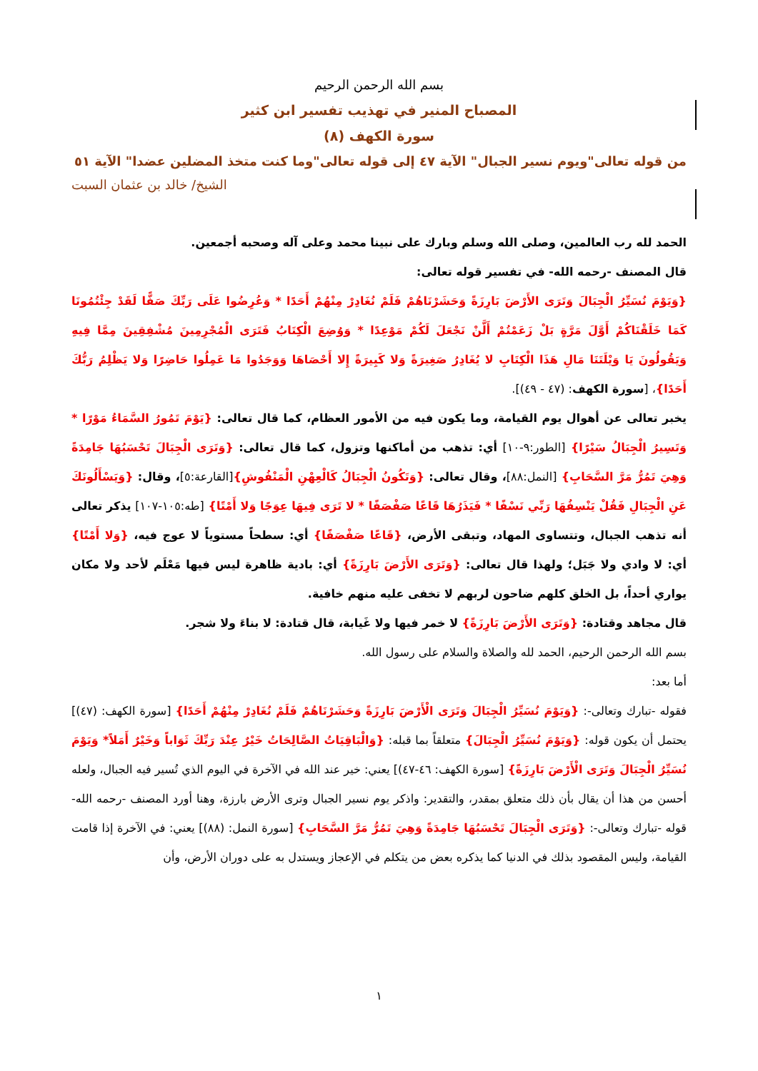بسم الله الرحمن الرحيم
المصباح المنير في تهذيب تفسير ابن كثير
سورة الكهف (٨)
من قوله تعالى"ويوم نسير الجبال" الآية ٤٧ إلى قوله تعالى"وما كنت متخذ المضلين عضدا" الآية ٥١
الشيخ/ خالد بن عثمان السبت
الحمد لله رب العالمين، وصلى الله وسلم وبارك على نبينا محمد وعلى آله وصحبه أجمعين.
قال المصنف -رحمه الله- في تفسير قوله تعالى:
{وَيَوْمَ نُسَيِّرُ الْجِبَالَ وَتَرَى الأَرْضَ بَارِزَةً وَحَشَرْنَاهُمْ فَلَمْ نُغَادِرْ مِنْهُمْ أَحَدًا * وَعُرِضُوا عَلَى رَبِّكَ صَفًّا لَقَدْ جِئْتُمُونَا كَمَا خَلَقْنَاكُمْ أَوَّلَ مَرَّةٍ بَلْ زَعَمْتُمْ أَلَّنْ نَجْعَلَ لَكُمْ مَوْعِدًا * وَوُضِعَ الْكِتَابُ فَتَرَى الْمُجْرِمِينَ مُشْفِقِينَ مِمَّا فِيهِ وَيَقُولُونَ يَا وَيْلَتَنَا مَالِ هَذَا الْكِتَابِ لا يُغَادِرُ صَغِيرَةً وَلا كَبِيرَةً إِلا أَحْصَاهَا وَوَجَدُوا مَا عَمِلُوا حَاضِرًا وَلا يَظْلِمُ رَبُّكَ أَحَدًا}، [سورة الكهف: (٤٧ - ٤٩)].
يخبر تعالى عن أهوال يوم القيامة، وما يكون فيه من الأمور العظام، كما قال تعالى: {يَوْمَ تَمُورُ السَّمَاءُ مَوْرًا * وَتَسِيرُ الْجِبَالُ سَيْرًا} [الطور:٩-١٠] أي: تذهب من أماكنها وتزول، كما قال تعالى: {وَتَرَى الْجِبَالَ تَحْسَبُهَا جَامِدَةً وَهِيَ تَمُرُّ مَرَّ السَّحَابِ} [النمل:٨٨]، وقال تعالى: {وَتَكُونُ الْجِبَالُ كَالْعِهْنِ الْمَنْفُوشِ}[القارعة:٥]، وقال: {وَيَسْأَلُونَكَ عَنِ الْجِبَالِ فَقُلْ يَنْسِفُهَا رَبِّي نَسْفًا * فَيَذَرُهَا قَاعًا صَفْصَفًا * لا تَرَى فِيهَا عِوَجًا وَلا أَمْتًا} [طه:١٠٥-١٠٧] يذكر تعالى أنه تذهب الجبال، وتتساوى المهاد، وتبقى الأرض، {قَاعًا صَفْصَفًا} أي: سطحاً مستوياً لا عوج فيه، {وَلا أَمْتًا} أي: لا وادي ولا جَبَل؛ ولهذا قال تعالى: {وَتَرَى الأَرْضَ بَارِزَةً} أي: بادية ظاهرة ليس فيها مَعْلَم لأحد ولا مكان يواري أحداً، بل الخلق كلهم ضاحون لربهم لا تخفى عليه منهم خافية.
قال مجاهد وقتادة: {وَتَرَى الأَرْضَ بَارِزَةً} لا خمر فيها ولا غَيابة، قال قتادة: لا بناءَ ولا شجر.
بسم الله الرحمن الرحيم، الحمد لله والصلاة والسلام على رسول الله.
أما بعد:
فقوله -تبارك وتعالى-: {وَيَوْمَ نُسَيِّرُ الْجِبَالَ وَتَرَى الْأَرْضَ بَارِزَةً وَحَشَرْنَاهُمْ فَلَمْ نُغَادِرْ مِنْهُمْ أَحَدًا} [سورة الكهف: (٤٧)] يحتمل أن يكون قوله: {وَيَوْمَ نُسَيِّرُ الْجِبَالَ} متعلقاً بما قبله: {وَالْبَاقِيَاتُ الصَّالِحَاتُ خَيْرٌ عِنْدَ رَبِّكَ ثَوَاباً وَخَيْرٌ أَمَلاً* وَيَوْمَ نُسَيِّرُ الْجِبَالَ وَتَرَى الْأَرْضَ بَارِزَةً} [سورة الكهف: ٤٦-٤٧)] يعني: خير عند الله في الآخرة في اليوم الذي تُسير فيه الجبال، ولعله أحسن من هذا أن يقال بأن ذلك متعلق بمقدر، والتقدير: واذكر يوم نسير الجبال وترى الأرض بارزة، وهنا أورد المصنف -رحمه الله- قوله -تبارك وتعالى-: {وَتَرَى الْجِبَالَ تَحْسَبُهَا جَامِدَةً وَهِيَ تَمُرُّ مَرَّ السَّحَابِ} [سورة النمل: (٨٨)] يعني: في الآخرة إذا قامت القيامة، وليس المقصود بذلك في الدنيا كما يذكره بعض من يتكلم في الإعجاز ويستدل به على دوران الأرض، وأن
١